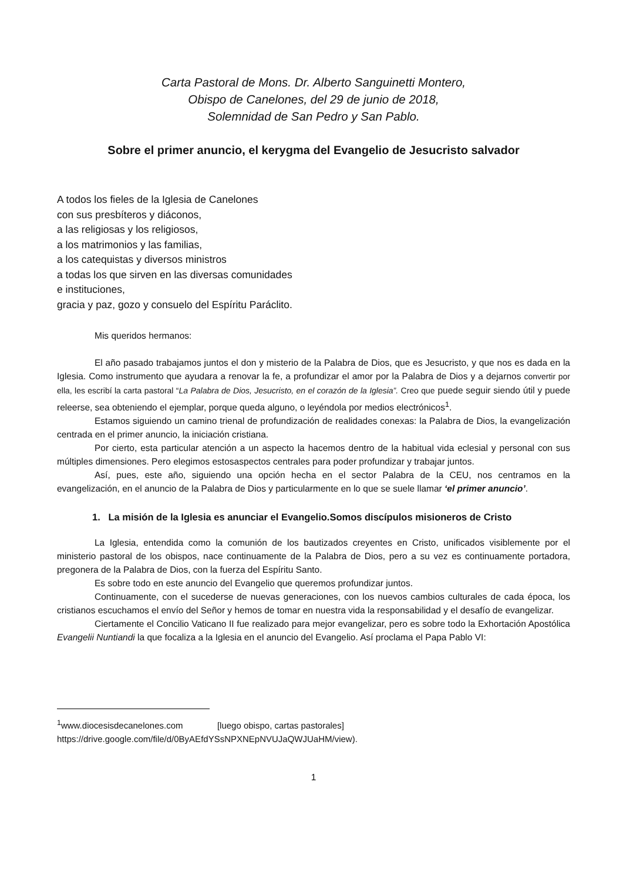Carta Pastoral de Mons. Dr. Alberto Sanguinetti Montero,
Obispo de Canelones, del 29 de junio de 2018,
Solemnidad de San Pedro y San Pablo.
Sobre el primer anuncio, el kerygma del Evangelio de Jesucristo salvador
A todos los fieles de la Iglesia de Canelones
con sus presbíteros y diáconos,
a las religiosas y los religiosos,
a los matrimonios y las familias,
a los catequistas y diversos ministros
a todas los que sirven en las diversas comunidades
e instituciones,
gracia y paz, gozo y consuelo del Espíritu Paráclito.
Mis queridos hermanos:
El año pasado trabajamos juntos el don y misterio de la Palabra de Dios, que es Jesucristo, y que nos es dada en la Iglesia. Como instrumento que ayudara a renovar la fe, a profundizar el amor por la Palabra de Dios y a dejarnos convertir por ella, les escribí la carta pastoral “La Palabra de Dios, Jesucristo, en el corazón de la Iglesia”. Creo que puede seguir siendo útil y puede releerse, sea obteniendo el ejemplar, porque queda alguno, o leyéndola por medios electrónicos<sup>1</sup>.
Estamos siguiendo un camino trienal de profundización de realidades conexas: la Palabra de Dios, la evangelización centrada en el primer anuncio, la iniciación cristiana.
Por cierto, esta particular atención a un aspecto la hacemos dentro de la habitual vida eclesial y personal con sus múltiples dimensiones. Pero elegimos estosaspectos centrales para poder profundizar y trabajar juntos.
Así, pues, este año, siguiendo una opción hecha en el sector Palabra de la CEU, nos centramos en la evangelización, en el anuncio de la Palabra de Dios y particularmente en lo que se suele llamar ‘el primer anuncio’.
1. La misión de la Iglesia es anunciar el Evangelio.Somos discípulos misioneros de Cristo
La Iglesia, entendida como la comunión de los bautizados creyentes en Cristo, unificados visiblemente por el ministerio pastoral de los obispos, nace continuamente de la Palabra de Dios, pero a su vez es continuamente portadora, pregonera de la Palabra de Dios, con la fuerza del Espíritu Santo.
Es sobre todo en este anuncio del Evangelio que queremos profundizar juntos.
Continuamente, con el sucederse de nuevas generaciones, con los nuevos cambios culturales de cada época, los cristianos escuchamos el envío del Señor y hemos de tomar en nuestra vida la responsabilidad y el desafío de evangelizar.
Ciertamente el Concilio Vaticano II fue realizado para mejor evangelizar, pero es sobre todo la Exhortación Apostólica Evangelii Nuntiandi la que focaliza a la Iglesia en el anuncio del Evangelio. Así proclama el Papa Pablo VI:
<sup>1</sup> www.diocesisdecanelones.com [luego obispo, cartas pastorales]
https://drive.google.com/file/d/0ByAEfdYSsNPXNEpNVUJaQWJUaHM/view).
1